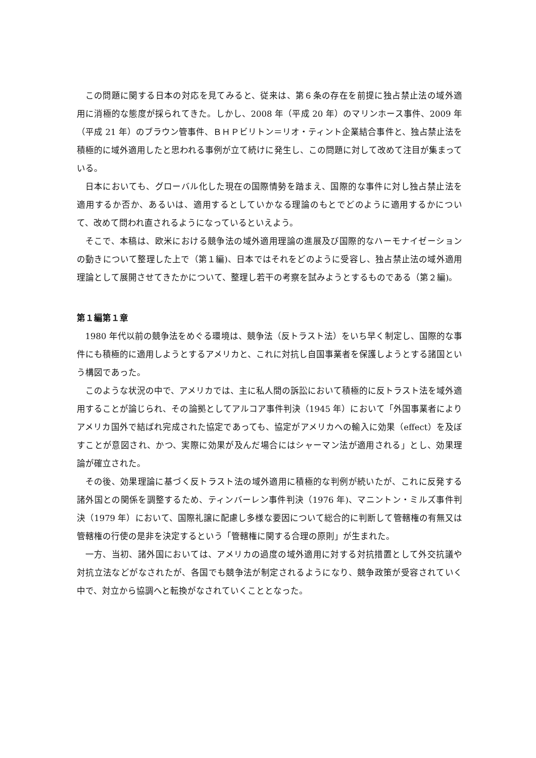この問題に関する日本の対応を見てみると、従来は、第６条の存在を前提に独占禁止法の域外適用に消極的な態度が採られてきた。しかし、2008 年（平成 20 年）のマリンホース事件、2009 年（平成 21 年）のブラウン管事件、ＢＨＰビリトン＝リオ・ティント企業結合事件と、独占禁止法を積極的に域外適用したと思われる事例が立て続けに発生し、この問題に対して改めて注目が集まっている。
日本においても、グローバル化した現在の国際情勢を踏まえ、国際的な事件に対し独占禁止法を適用するか否か、あるいは、適用するとしていかなる理論のもとでどのように適用するかについて、改めて問われ直されるようになっているといえよう。
そこで、本稿は、欧米における競争法の域外適用理論の進展及び国際的なハーモナイゼーションの動きについて整理した上で（第１編)、日本ではそれをどのように受容し、独占禁止法の域外適用理論として展開させてきたかについて、整理し若干の考察を試みようとするものである（第２編)。
第１編第１章
1980 年代以前の競争法をめぐる環境は、競争法（反トラスト法）をいち早く制定し、国際的な事件にも積極的に適用しようとするアメリカと、これに対抗し自国事業者を保護しようとする諸国という構図であった。
このような状況の中で、アメリカでは、主に私人間の訴訟において積極的に反トラスト法を域外適用することが論じられ、その論拠としてアルコア事件判決（1945 年）において「外国事業者によりアメリカ国外で結ばれ完成された協定であっても、協定がアメリカへの輸入に効果（effect）を及ぼすことが意図され、かつ、実際に効果が及んだ場合にはシャーマン法が適用される」とし、効果理論が確立された。
その後、効果理論に基づく反トラスト法の域外適用に積極的な判例が続いたが、これに反発する諸外国との関係を調整するため、ティンバーレン事件判決（1976 年)、マニントン・ミルズ事件判決（1979 年）において、国際礼譲に配慮し多様な要因について総合的に判断して管轄権の有無又は管轄権の行使の是非を決定するという「管轄権に関する合理の原則」が生まれた。
一方、当初、諸外国においては、アメリカの過度の域外適用に対する対抗措置として外交抗議や対抗立法などがなされたが、各国でも競争法が制定されるようになり、競争政策が受容されていく中で、対立から協調へと転換がなされていくこととなった。